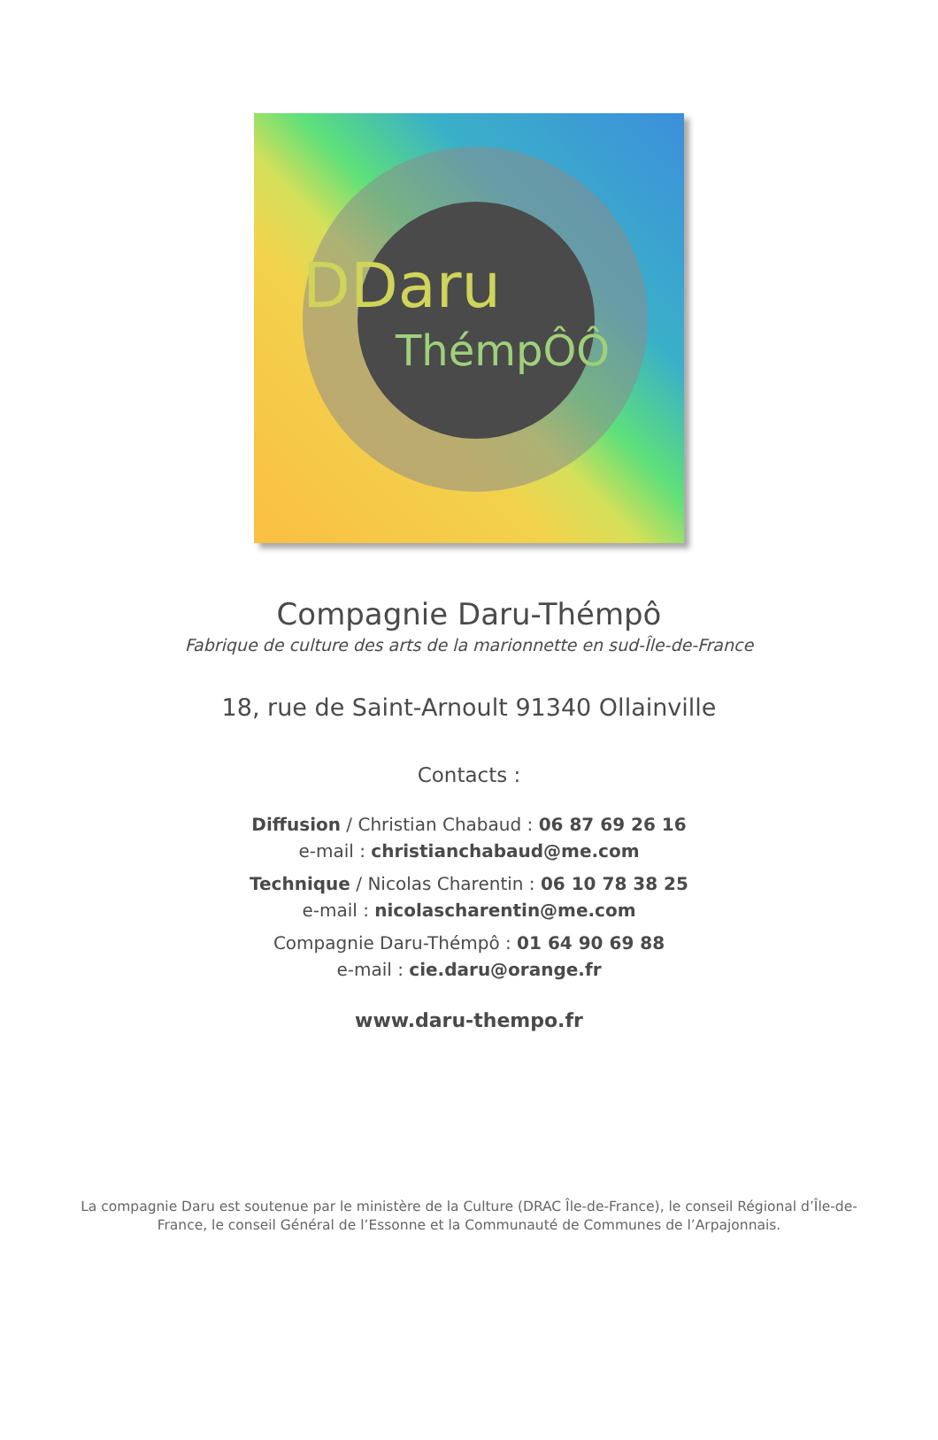DDaru
ThémpÔÔ
Compagnie Daru-Thémpô
Fabrique de culture des arts de la marionnette en sud-Île-de-France
18, rue de Saint-Arnoult 91340 Ollainville
Contacts :
Diffusion / Christian Chabaud : 06 87 69 26 16
e-mail : christianchabaud@me.com
Technique / Nicolas Charentin : 06 10 78 38 25
e-mail : nicolascharentin@me.com
Compagnie Daru-Thémpô : 01 64 90 69 88
e-mail : cie.daru@orange.fr
www.daru-thempo.fr
La compagnie Daru est soutenue par le ministère de la Culture (DRAC Île-de-France), le conseil Régional d’Île-de-France, le conseil Général de l’Essonne et la Communauté de Communes de l’Arpajonnais.